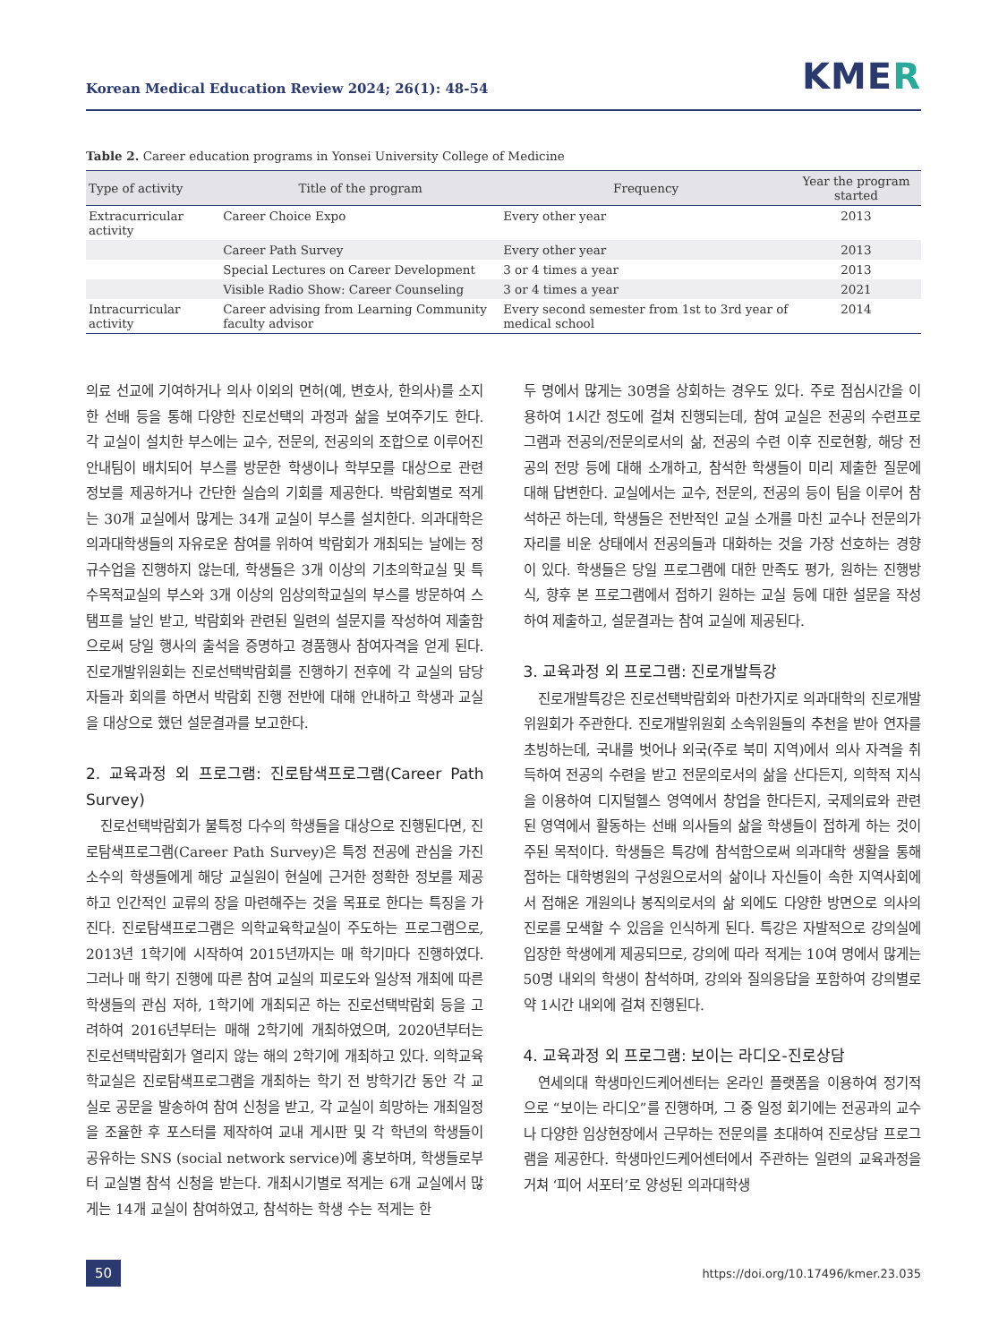Korean Medical Education Review 2024; 26(1): 48-54
KMER
Table 2. Career education programs in Yonsei University College of Medicine
| Type of activity | Title of the program | Frequency | Year the program started |
| --- | --- | --- | --- |
| Extracurricular activity | Career Choice Expo | Every other year | 2013 |
| | Career Path Survey | Every other year | 2013 |
| | Special Lectures on Career Development | 3 or 4 times a year | 2013 |
| | Visible Radio Show: Career Counseling | 3 or 4 times a year | 2021 |
| Intracurricular activity | Career advising from Learning Community faculty advisor | Every second semester from 1st to 3rd year of medical school | 2014 |
의료 선교에 기여하거나 의사 이외의 면허(예, 변호사, 한의사)를 소지한 선배 등을 통해 다양한 진로선택의 과정과 삶을 보여주기도 한다. 각 교실이 설치한 부스에는 교수, 전문의, 전공의의 조합으로 이루어진 안내팀이 배치되어 부스를 방문한 학생이나 학부모를 대상으로 관련 정보를 제공하거나 간단한 실습의 기회를 제공한다. 박람회별로 적게는 30개 교실에서 많게는 34개 교실이 부스를 설치한다. 의과대학은 의과대학생들의 자유로운 참여를 위하여 박람회가 개최되는 날에는 정규수업을 진행하지 않는데, 학생들은 3개 이상의 기초의학교실 및 특수목적교실의 부스와 3개 이상의 임상의학교실의 부스를 방문하여 스탬프를 날인 받고, 박람회와 관련된 일련의 설문지를 작성하여 제출함으로써 당일 행사의 출석을 증명하고 경품행사 참여자격을 얻게 된다. 진로개발위원회는 진로선택박람회를 진행하기 전후에 각 교실의 담당자들과 회의를 하면서 박람회 진행 전반에 대해 안내하고 학생과 교실을 대상으로 했던 설문결과를 보고한다.
2. 교육과정 외 프로그램: 진로탐색프로그램(Career Path Survey)
진로선택박람회가 불특정 다수의 학생들을 대상으로 진행된다면, 진로탐색프로그램(Career Path Survey)은 특정 전공에 관심을 가진 소수의 학생들에게 해당 교실원이 현실에 근거한 정확한 정보를 제공하고 인간적인 교류의 장을 마련해주는 것을 목표로 한다는 특징을 가진다. 진로탐색프로그램은 의학교육학교실이 주도하는 프로그램으로, 2013년 1학기에 시작하여 2015년까지는 매 학기마다 진행하였다. 그러나 매 학기 진행에 따른 참여 교실의 피로도와 일상적 개최에 따른 학생들의 관심 저하, 1학기에 개최되곤 하는 진로선택박람회 등을 고려하여 2016년부터는 매해 2학기에 개최하였으며, 2020년부터는 진로선택박람회가 열리지 않는 해의 2학기에 개최하고 있다. 의학교육학교실은 진로탐색프로그램을 개최하는 학기 전 방학기간 동안 각 교실로 공문을 발송하여 참여 신청을 받고, 각 교실이 희망하는 개최일정을 조율한 후 포스터를 제작하여 교내 게시판 및 각 학년의 학생들이 공유하는 SNS (social network service)에 홍보하며, 학생들로부터 교실별 참석 신청을 받는다. 개최시기별로 적게는 6개 교실에서 많게는 14개 교실이 참여하였고, 참석하는 학생 수는 적게는 한
두 명에서 많게는 30명을 상회하는 경우도 있다. 주로 점심시간을 이용하여 1시간 정도에 걸쳐 진행되는데, 참여 교실은 전공의 수련프로그램과 전공의/전문의로서의 삶, 전공의 수련 이후 진로현황, 해당 전공의 전망 등에 대해 소개하고, 참석한 학생들이 미리 제출한 질문에 대해 답변한다. 교실에서는 교수, 전문의, 전공의 등이 팀을 이루어 참석하곤 하는데, 학생들은 전반적인 교실 소개를 마친 교수나 전문의가 자리를 비운 상태에서 전공의들과 대화하는 것을 가장 선호하는 경향이 있다. 학생들은 당일 프로그램에 대한 만족도 평가, 원하는 진행방식, 향후 본 프로그램에서 접하기 원하는 교실 등에 대한 설문을 작성하여 제출하고, 설문결과는 참여 교실에 제공된다.
3. 교육과정 외 프로그램: 진로개발특강
진로개발특강은 진로선택박람회와 마찬가지로 의과대학의 진로개발위원회가 주관한다. 진로개발위원회 소속위원들의 추천을 받아 연자를 초빙하는데, 국내를 벗어나 외국(주로 북미 지역)에서 의사 자격을 취득하여 전공의 수련을 받고 전문의로서의 삶을 산다든지, 의학적 지식을 이용하여 디지털헬스 영역에서 창업을 한다든지, 국제의료와 관련된 영역에서 활동하는 선배 의사들의 삶을 학생들이 접하게 하는 것이 주된 목적이다. 학생들은 특강에 참석함으로써 의과대학 생활을 통해 접하는 대학병원의 구성원으로서의 삶이나 자신들이 속한 지역사회에서 접해온 개원의나 봉직의로서의 삶 외에도 다양한 방면으로 의사의 진로를 모색할 수 있음을 인식하게 된다. 특강은 자발적으로 강의실에 입장한 학생에게 제공되므로, 강의에 따라 적게는 10여 명에서 많게는 50명 내외의 학생이 참석하며, 강의와 질의응답을 포함하여 강의별로 약 1시간 내외에 걸쳐 진행된다.
4. 교육과정 외 프로그램: 보이는 라디오-진로상담
연세의대 학생마인드케어센터는 온라인 플랫폼을 이용하여 정기적으로 “보이는 라디오”를 진행하며, 그 중 일정 회기에는 전공과의 교수나 다양한 임상현장에서 근무하는 전문의를 초대하여 진로상담 프로그램을 제공한다. 학생마인드케어센터에서 주관하는 일련의 교육과정을 거쳐 ‘피어 서포터’로 양성된 의과대학생
50 https://doi.org/10.17496/kmer.23.035